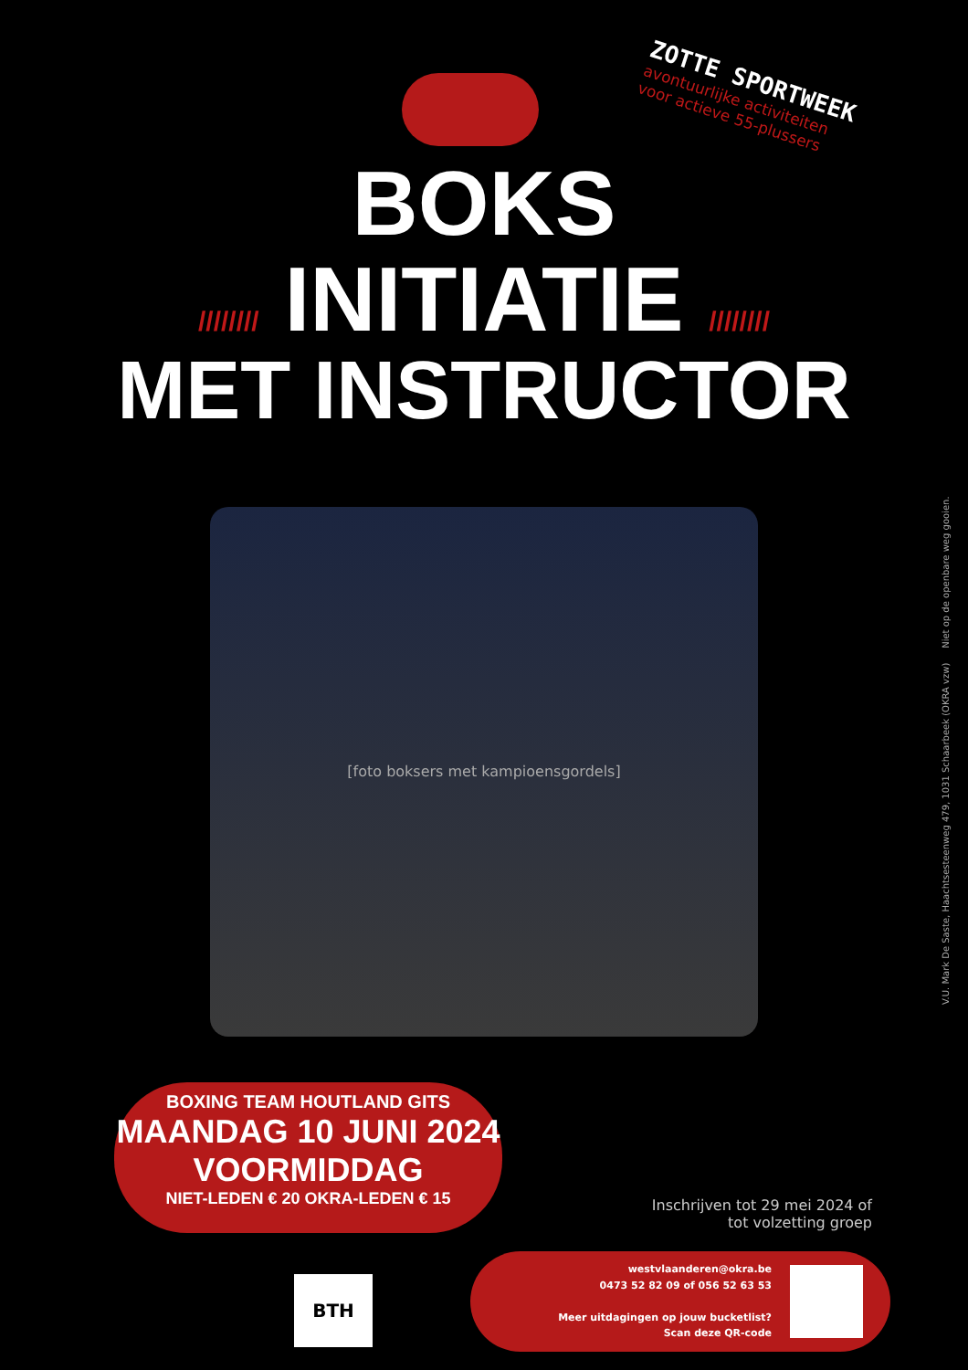ZOTTE SPORTWEEK
avontuurlijke activiteiten
voor actieve 55-plussers
BOKS
//////// INITIATIE ////////
MET INSTRUCTOR
[foto boksers met kampioensgordels]
BOXING TEAM HOUTLAND GITS
MAANDAG 10 JUNI 2024
VOORMIDDAG
NIET-LEDEN € 20 OKRA-LEDEN € 15
Inschrijven tot 29 mei 2024 of
tot volzetting groep
BTH
westvlaanderen@okra.be
0473 52 82 09 of 056 52 63 53
Meer uitdagingen op jouw bucketlist?
Scan deze QR-code
V.U. Mark De Saste, Haachtsesteenweg 479, 1031 Schaarbeek (OKRA vzw) Niet op de openbare weg gooien.